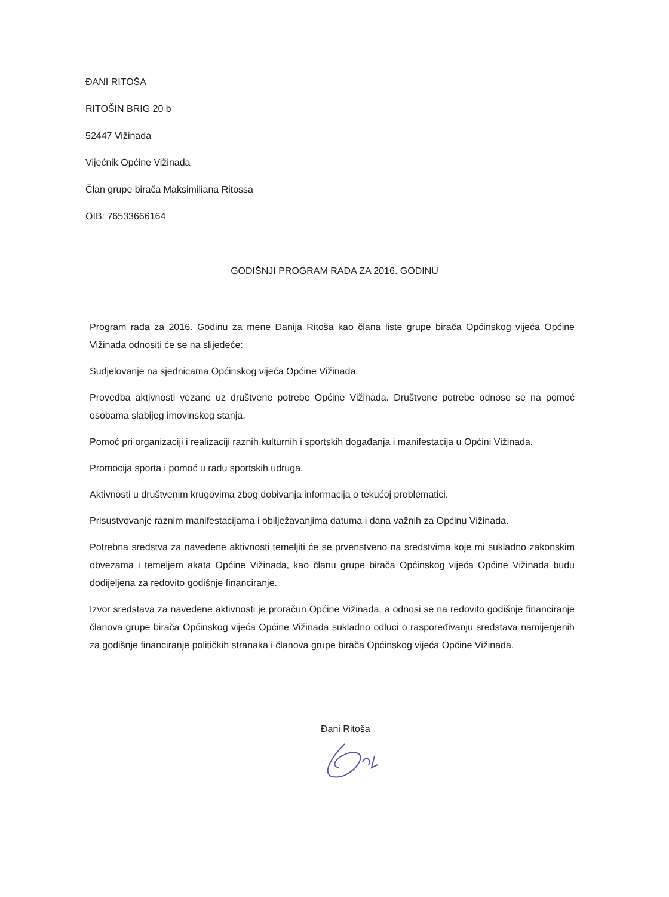ĐANI RITOŠA
RITOŠIN BRIG 20 b
52447 Vižinada
Vijećnik Općine Vižinada
Član grupe birača Maksimiliana Ritossa
OIB: 76533666164
GODIŠNJI PROGRAM RADA ZA 2016. GODINU
Program rada za 2016. Godinu za mene Đanija Ritoša kao člana liste grupe birača Općinskog vijeća Općine Vižinada odnositi će se na slijedeće:
Sudjelovanje na sjednicama Općinskog vijeća Općine Vižinada.
Provedba aktivnosti vezane uz društvene potrebe Općine Vižinada. Društvene potrebe odnose se na pomoć osobama slabijeg imovinskog stanja.
Pomoć pri organizaciji i realizaciji raznih kulturnih i sportskih događanja i manifestacija u Općini Vižinada.
Promocija sporta i pomoć u radu sportskih udruga.
Aktivnosti u društvenim krugovima zbog dobivanja informacija o tekućoj problematici.
Prisustvovanje raznim manifestacijama i obilježavanjima datuma i dana važnih za Općinu Vižinada.
Potrebna sredstva za navedene aktivnosti temeljiti će se prvenstveno na sredstvima koje mi sukladno zakonskim obvezama i temeljem akata Općine Vižinada, kao članu grupe birača Općinskog vijeća Općine Vižinada budu dodijeljena za redovito godišnje financiranje.
Izvor sredstava za navedene aktivnosti je proračun Općine Vižinada, a odnosi se na redovito godišnje financiranje članova grupe birača Općinskog vijeća Općine Vižinada sukladno odluci o raspoređivanju sredstava namijenjenih za godišnje financiranje političkih stranaka i članova grupe birača Općinskog vijeća Općine Vižinada.
Đani Ritoša